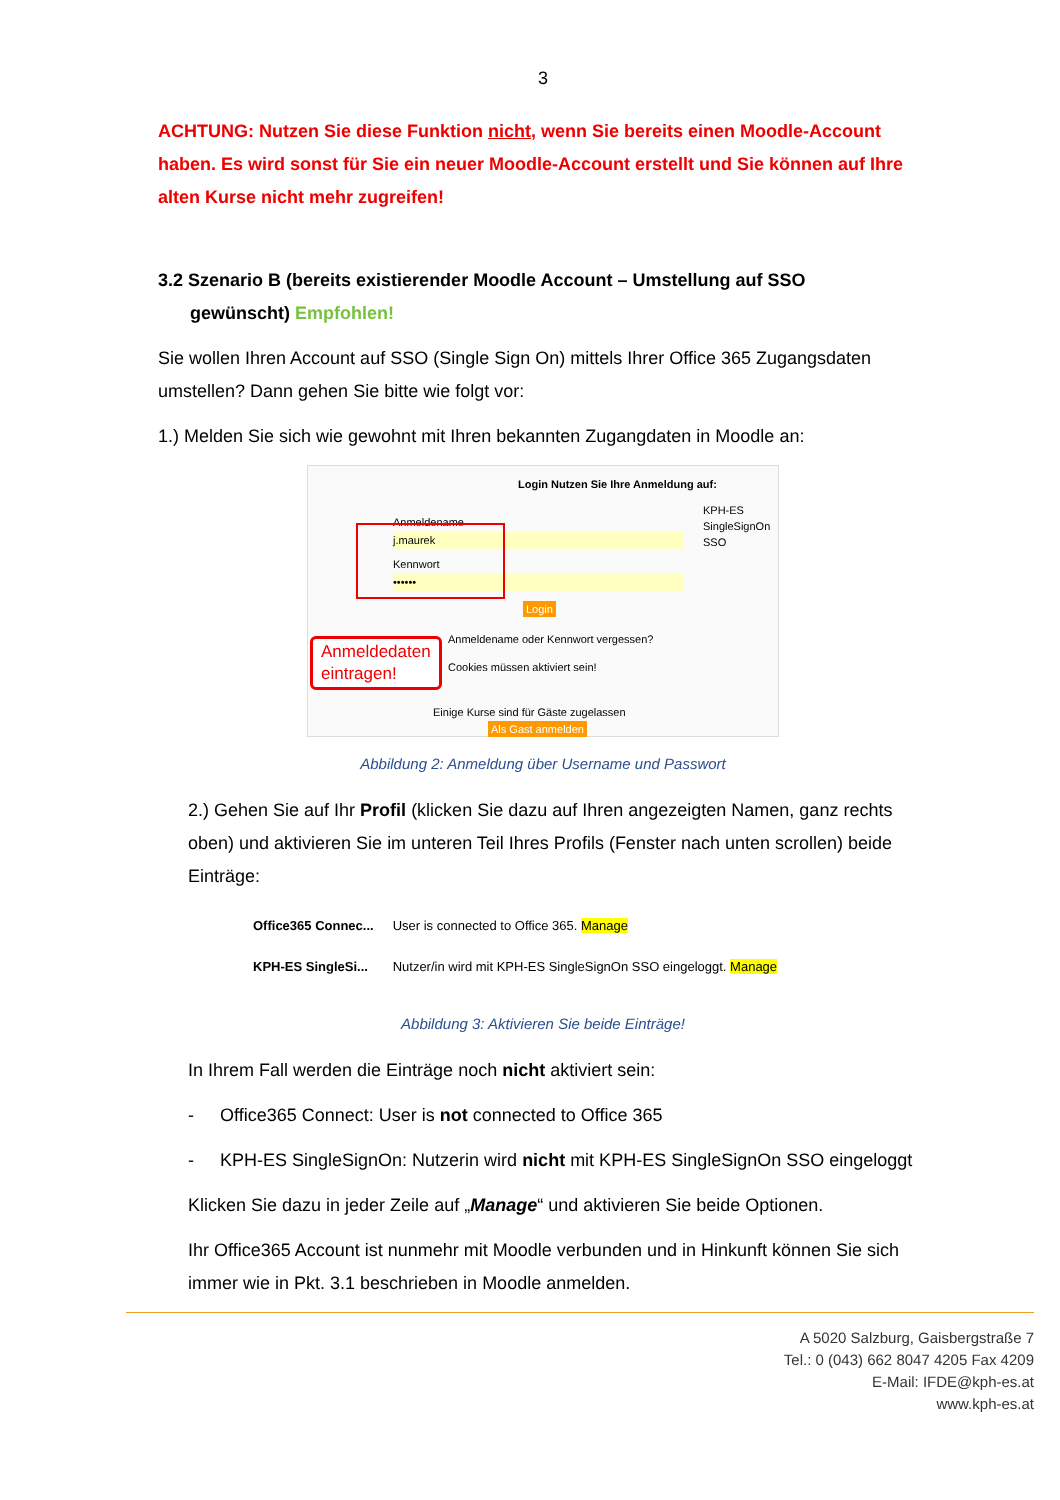3
ACHTUNG: Nutzen Sie diese Funktion nicht, wenn Sie bereits einen Moodle-Account haben. Es wird sonst für Sie ein neuer Moodle-Account erstellt und Sie können auf Ihre alten Kurse nicht mehr zugreifen!
3.2 Szenario B (bereits existierender Moodle Account – Umstellung auf SSO
gewünscht) Empfohlen!
Sie wollen Ihren Account auf SSO (Single Sign On) mittels Ihrer Office 365 Zugangsdaten umstellen? Dann gehen Sie bitte wie folgt vor:
1.) Melden Sie sich wie gewohnt mit Ihren bekannten Zugangdaten in Moodle an:
Login Nutzen Sie Ihre Anmeldung auf:
KPH-ES SingleSignOn SSO
Anmeldename
j.maurek
Kennwort
••••••
Login
Anmeldename oder Kennwort vergessen?
Cookies müssen aktiviert sein!
Einige Kurse sind für Gäste zugelassen
Als Gast anmelden
Anmeldedaten
eintragen!
Abbildung 2: Anmeldung über Username und Passwort
2.) Gehen Sie auf Ihr Profil (klicken Sie dazu auf Ihren angezeigten Namen, ganz rechts oben) und aktivieren Sie im unteren Teil Ihres Profils (Fenster nach unten scrollen) beide Einträge:
| Office365 Connec... | User is connected to Office 365. Manage |
| KPH-ES SingleSi... | Nutzer/in wird mit KPH-ES SingleSignOn SSO eingeloggt. Manage |
Abbildung 3: Aktivieren Sie beide Einträge!
In Ihrem Fall werden die Einträge noch nicht aktiviert sein:
- Office365 Connect: User is not connected to Office 365
- KPH-ES SingleSignOn: Nutzerin wird nicht mit KPH-ES SingleSignOn SSO eingeloggt
Klicken Sie dazu in jeder Zeile auf „Manage“ und aktivieren Sie beide Optionen.
Ihr Office365 Account ist nunmehr mit Moodle verbunden und in Hinkunft können Sie sich immer wie in Pkt. 3.1 beschrieben in Moodle anmelden.
A 5020 Salzburg, Gaisbergstraße 7
Tel.: 0 (043) 662 8047 4205 Fax 4209
E-Mail: IFDE@kph-es.at
www.kph-es.at